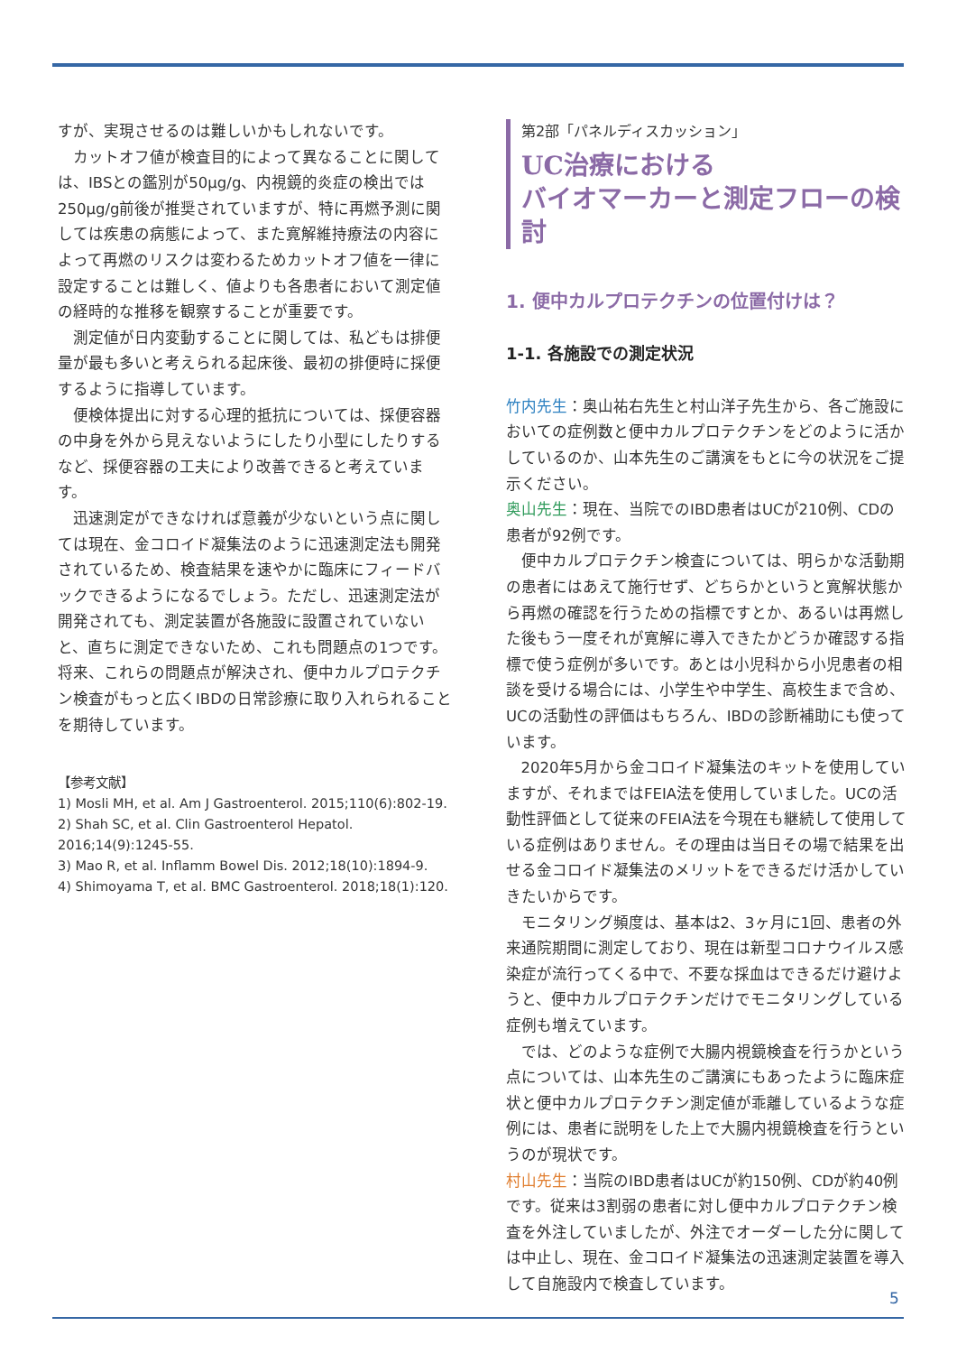すが、実現させるのは難しいかもしれないです。
カットオフ値が検査目的によって異なることに関しては、IBSとの鑑別が50μg/g、内視鏡的炎症の検出では250μg/g前後が推奨されていますが、特に再燃予測に関しては疾患の病態によって、また寛解維持療法の内容によって再燃のリスクは変わるためカットオフ値を一律に設定することは難しく、値よりも各患者において測定値の経時的な推移を観察することが重要です。
測定値が日内変動することに関しては、私どもは排便量が最も多いと考えられる起床後、最初の排便時に採便するように指導しています。
便検体提出に対する心理的抵抗については、採便容器の中身を外から見えないようにしたり小型にしたりするなど、採便容器の工夫により改善できると考えています。
迅速測定ができなければ意義が少ないという点に関しては現在、金コロイド凝集法のように迅速測定法も開発されているため、検査結果を速やかに臨床にフィードバックできるようになるでしょう。ただし、迅速測定法が開発されても、測定装置が各施設に設置されていないと、直ちに測定できないため、これも問題点の1つです。将来、これらの問題点が解決され、便中カルプロテクチン検査がもっと広くIBDの日常診療に取り入れられることを期待しています。
【参考文献】
1) Mosli MH, et al. Am J Gastroenterol. 2015;110(6):802-19.
2) Shah SC, et al. Clin Gastroenterol Hepatol. 2016;14(9):1245-55.
3) Mao R, et al. Inflamm Bowel Dis. 2012;18(10):1894-9.
4) Shimoyama T, et al. BMC Gastroenterol. 2018;18(1):120.
第2部「パネルディスカッション」
UC治療における
バイオマーカーと測定フローの検討
1. 便中カルプロテクチンの位置付けは？
1-1. 各施設での測定状況
竹内先生：奥山祐右先生と村山洋子先生から、各ご施設においての症例数と便中カルプロテクチンをどのように活かしているのか、山本先生のご講演をもとに今の状況をご提示ください。
奥山先生：現在、当院でのIBD患者はUCが210例、CDの患者が92例です。
便中カルプロテクチン検査については、明らかな活動期の患者にはあえて施行せず、どちらかというと寛解状態から再燃の確認を行うための指標ですとか、あるいは再燃した後もう一度それが寛解に導入できたかどうか確認する指標で使う症例が多いです。あとは小児科から小児患者の相談を受ける場合には、小学生や中学生、高校生まで含め、UCの活動性の評価はもちろん、IBDの診断補助にも使っています。
2020年5月から金コロイド凝集法のキットを使用していますが、それまではFEIA法を使用していました。UCの活動性評価として従来のFEIA法を今現在も継続して使用している症例はありません。その理由は当日その場で結果を出せる金コロイド凝集法のメリットをできるだけ活かしていきたいからです。
モニタリング頻度は、基本は2、3ヶ月に1回、患者の外来通院期間に測定しており、現在は新型コロナウイルス感染症が流行ってくる中で、不要な採血はできるだけ避けようと、便中カルプロテクチンだけでモニタリングしている症例も増えています。
では、どのような症例で大腸内視鏡検査を行うかという点については、山本先生のご講演にもあったように臨床症状と便中カルプロテクチン測定値が乖離しているような症例には、患者に説明をした上で大腸内視鏡検査を行うというのが現状です。
村山先生：当院のIBD患者はUCが約150例、CDが約40例です。従来は3割弱の患者に対し便中カルプロテクチン検査を外注していましたが、外注でオーダーした分に関しては中止し、現在、金コロイド凝集法の迅速測定装置を導入して自施設内で検査しています。
5